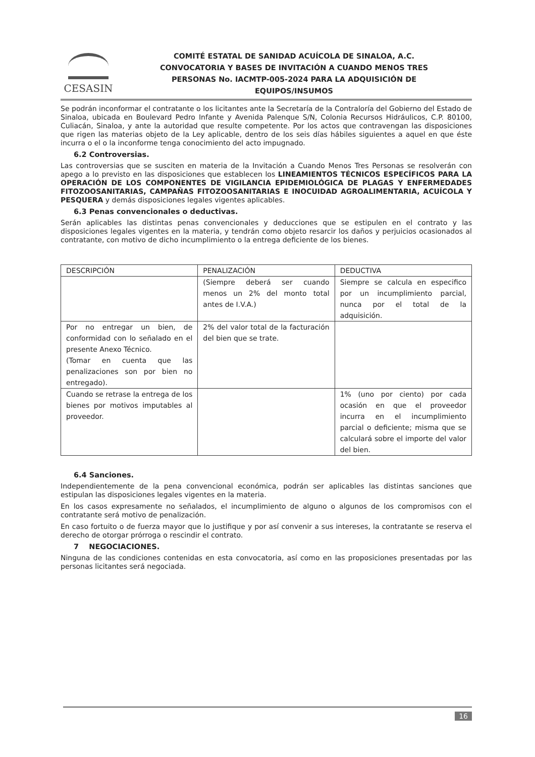CESASIN
COMITÉ ESTATAL DE SANIDAD ACUÍCOLA DE SINALOA, A.C.
CONVOCATORIA Y BASES DE INVITACIÓN A CUANDO MENOS TRES
PERSONAS No. IACMTP-005-2024 PARA LA ADQUISICIÓN DE
EQUIPOS/INSUMOS
Se podrán inconformar el contratante o los licitantes ante la Secretaría de la Contraloría del Gobierno del Estado de Sinaloa, ubicada en Boulevard Pedro Infante y Avenida Palenque S/N, Colonia Recursos Hidráulicos, C.P. 80100, Culiacán, Sinaloa, y ante la autoridad que resulte competente. Por los actos que contravengan las disposiciones que rigen las materias objeto de la Ley aplicable, dentro de los seis días hábiles siguientes a aquel en que éste incurra o el o la inconforme tenga conocimiento del acto impugnado.
6.2 Controversias.
Las controversias que se susciten en materia de la Invitación a Cuando Menos Tres Personas se resolverán con apego a lo previsto en las disposiciones que establecen los LINEAMIENTOS TÉCNICOS ESPECÍFICOS PARA LA OPERACIÓN DE LOS COMPONENTES DE VIGILANCIA EPIDEMIOLÓGICA DE PLAGAS Y ENFERMEDADES FITOZOOSANITARIAS, CAMPAÑAS FITOZOOSANITARIAS E INOCUIDAD AGROALIMENTARIA, ACUÍCOLA Y PESQUERA y demás disposiciones legales vigentes aplicables.
6.3 Penas convencionales o deductivas.
Serán aplicables las distintas penas convencionales y deducciones que se estipulen en el contrato y las disposiciones legales vigentes en la materia, y tendrán como objeto resarcir los daños y perjuicios ocasionados al contratante, con motivo de dicho incumplimiento o la entrega deficiente de los bienes.
| DESCRIPCIÓN | PENALIZACIÓN | DEDUCTIVA |
| --- | --- | --- |
| | (Siempre deberá ser cuando menos un 2% del monto total antes de I.V.A.) | Siempre se calcula en especifico por un incumplimiento parcial, nunca por el total de la adquisición. |
| Por no entregar un bien, de conformidad con lo señalado en el presente Anexo Técnico. (Tomar en cuenta que las penalizaciones son por bien no entregado). | 2% del valor total de la facturación del bien que se trate. | |
| Cuando se retrase la entrega de los bienes por motivos imputables al proveedor. | | 1% (uno por ciento) por cada ocasión en que el proveedor incurra en el incumplimiento parcial o deficiente; misma que se calculará sobre el importe del valor del bien. |
6.4 Sanciones.
Independientemente de la pena convencional económica, podrán ser aplicables las distintas sanciones que estipulan las disposiciones legales vigentes en la materia.
En los casos expresamente no señalados, el incumplimiento de alguno o algunos de los compromisos con el contratante será motivo de penalización.
En caso fortuito o de fuerza mayor que lo justifique y por así convenir a sus intereses, la contratante se reserva el derecho de otorgar prórroga o rescindir el contrato.
7 NEGOCIACIONES.
Ninguna de las condiciones contenidas en esta convocatoria, así como en las proposiciones presentadas por las personas licitantes será negociada.
16